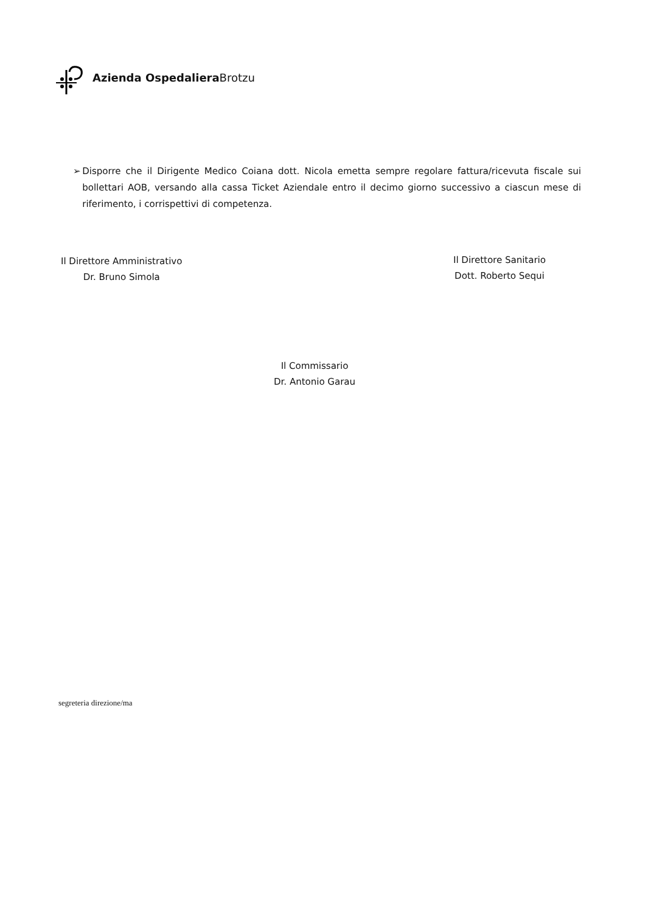Azienda Ospedaliera Brotzu
➢ Disporre che il Dirigente Medico Coiana dott. Nicola emetta sempre regolare fattura/ricevuta fiscale sui bollettari AOB, versando alla cassa Ticket Aziendale entro il decimo giorno successivo a ciascun mese di riferimento, i corrispettivi di competenza.
Il Direttore Amministrativo
Dr. Bruno Simola
Il Direttore Sanitario
Dott. Roberto Sequi
Il Commissario
Dr. Antonio Garau
segreteria direzione/ma